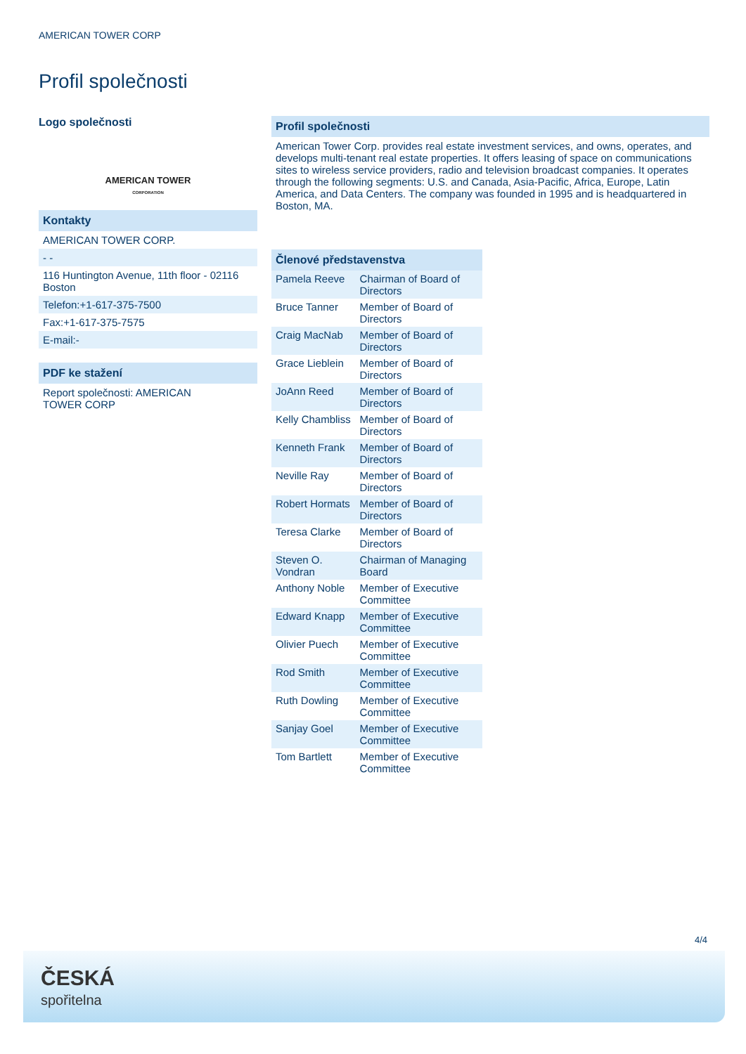AMERICAN TOWER CORP
Profil společnosti
Logo společnosti
AMERICAN TOWER
CORPORATION
Kontakty
AMERICAN TOWER CORP.
- -
116 Huntington Avenue, 11th floor - 02116 Boston
Telefon:+1-617-375-7500
Fax:+1-617-375-7575
E-mail:-
PDF ke stažení
Report společnosti: AMERICAN
TOWER CORP
Profil společnosti
American Tower Corp. provides real estate investment services, and owns, operates, and develops multi-tenant real estate properties. It offers leasing of space on communications sites to wireless service providers, radio and television broadcast companies. It operates through the following segments: U.S. and Canada, Asia-Pacific, Africa, Europe, Latin America, and Data Centers. The company was founded in 1995 and is headquartered in Boston, MA.
Členové představenstva
| Pamela Reeve | Chairman of Board of Directors |
| Bruce Tanner | Member of Board of Directors |
| Craig MacNab | Member of Board of Directors |
| Grace Lieblein | Member of Board of Directors |
| JoAnn Reed | Member of Board of Directors |
| Kelly Chambliss | Member of Board of Directors |
| Kenneth Frank | Member of Board of Directors |
| Neville Ray | Member of Board of Directors |
| Robert Hormats | Member of Board of Directors |
| Teresa Clarke | Member of Board of Directors |
| Steven O. Vondran | Chairman of Managing Board |
| Anthony Noble | Member of Executive Committee |
| Edward Knapp | Member of Executive Committee |
| Olivier Puech | Member of Executive Committee |
| Rod Smith | Member of Executive Committee |
| Ruth Dowling | Member of Executive Committee |
| Sanjay Goel | Member of Executive Committee |
| Tom Bartlett | Member of Executive Committee |
4/4
ČESKÁ
spořitelna